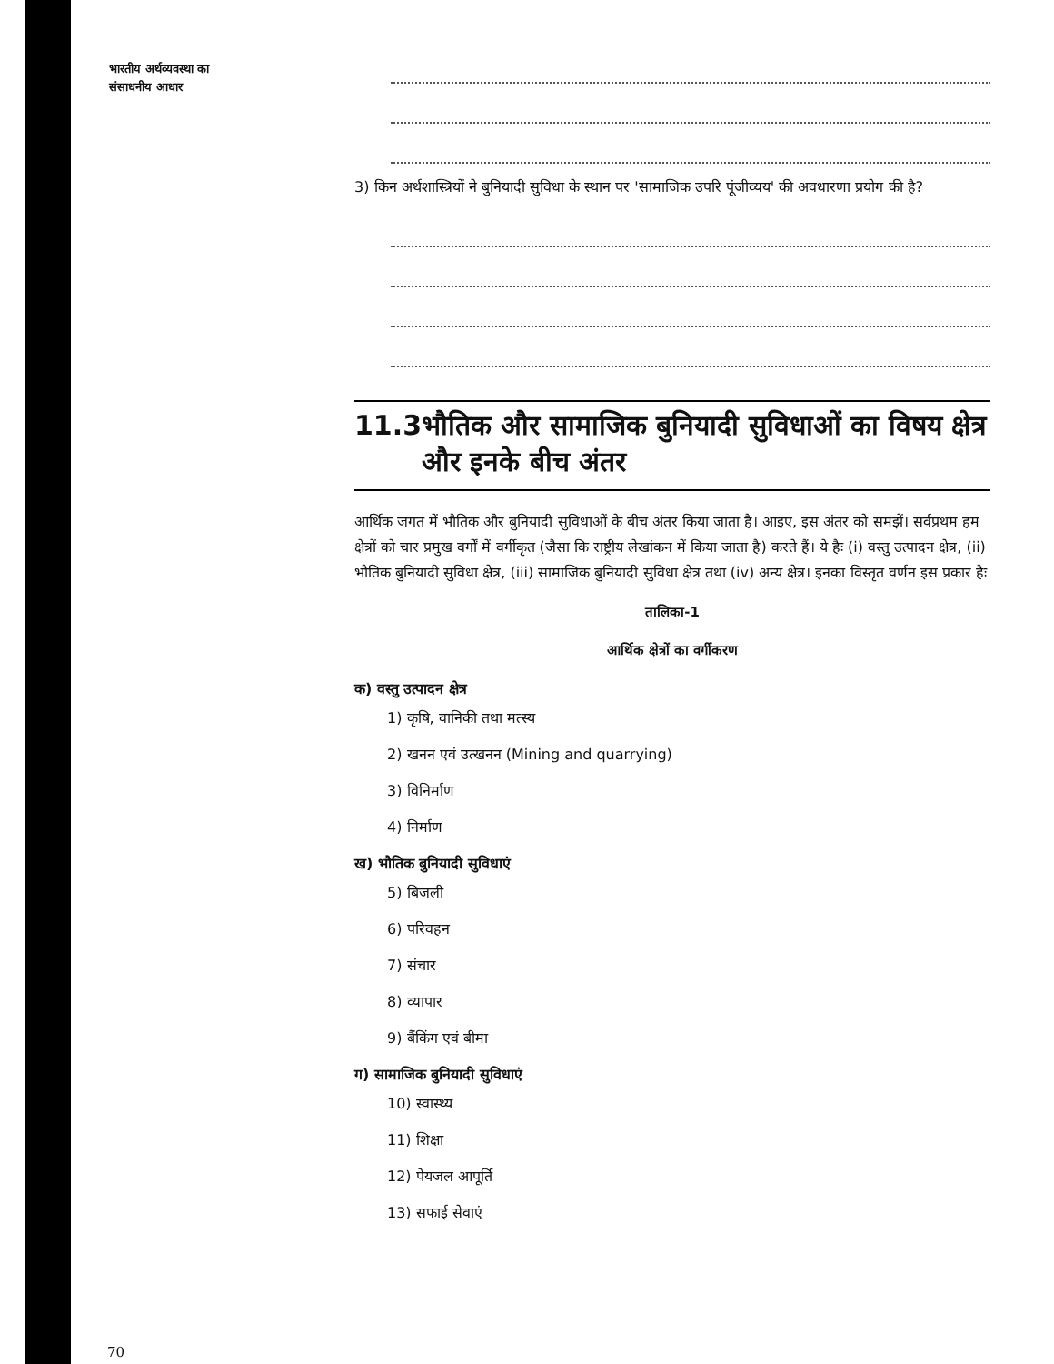भारतीय अर्थव्यवस्था का
संसाधनीय आधार
3) किन अर्थशास्त्रियों ने बुनियादी सुविधा के स्थान पर 'सामाजिक उपरि पूंजीव्यय' की अवधारणा प्रयोग की है?
11.3 भौतिक और सामाजिक बुनियादी सुविधाओं का विषय क्षेत्र और इनके बीच अंतर
आर्थिक जगत में भौतिक और बुनियादी सुविधाओं के बीच अंतर किया जाता है। आइए, इस अंतर को समझें। सर्वप्रथम हम क्षेत्रों को चार प्रमुख वर्गों में वर्गीकृत (जैसा कि राष्ट्रीय लेखांकन में किया जाता है) करते हैं। ये हैः (i) वस्तु उत्पादन क्षेत्र, (ii) भौतिक बुनियादी सुविधा क्षेत्र, (iii) सामाजिक बुनियादी सुविधा क्षेत्र तथा (iv) अन्य क्षेत्र। इनका विस्तृत वर्णन इस प्रकार हैः
तालिका-1
आर्थिक क्षेत्रों का वर्गीकरण
क) वस्तु उत्पादन क्षेत्र
1) कृषि, वानिकी तथा मत्स्य
2) खनन एवं उत्खनन (Mining and quarrying)
3) विनिर्माण
4) निर्माण
ख) भौतिक बुनियादी सुविधाएं
5) बिजली
6) परिवहन
7) संचार
8) व्यापार
9) बैंकिंग एवं बीमा
ग) सामाजिक बुनियादी सुविधाएं
10) स्वास्थ्य
11) शिक्षा
12) पेयजल आपूर्ति
13) सफाई सेवाएं
70